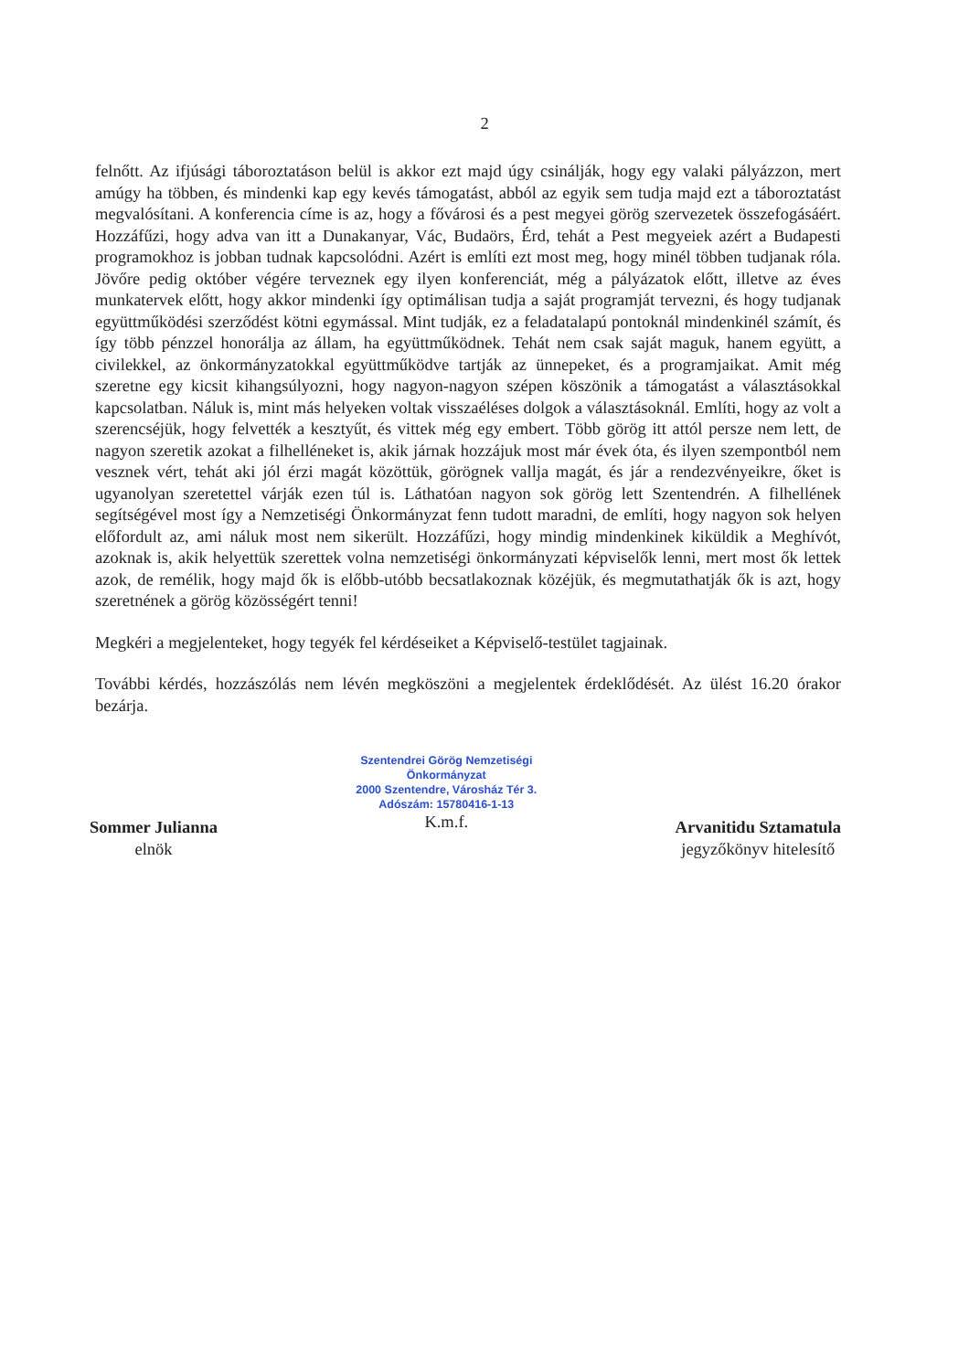2
felnőtt. Az ifjúsági táboroztatáson belül is akkor ezt majd úgy csinálják, hogy egy valaki pályázzon, mert amúgy ha többen, és mindenki kap egy kevés támogatást, abból az egyik sem tudja majd ezt a táboroztatást megvalósítani. A konferencia címe is az, hogy a fővárosi és a pest megyei görög szervezetek összefogásáért. Hozzáfűzi, hogy adva van itt a Dunakanyar, Vác, Budaörs, Érd, tehát a Pest megyeiek azért a Budapesti programokhoz is jobban tudnak kapcsolódni. Azért is említi ezt most meg, hogy minél többen tudjanak róla. Jövőre pedig október végére terveznek egy ilyen konferenciát, még a pályázatok előtt, illetve az éves munkatervek előtt, hogy akkor mindenki így optimálisan tudja a saját programját tervezni, és hogy tudjanak együttműködési szerződést kötni egymással. Mint tudják, ez a feladatalapú pontoknál mindenkinél számít, és így több pénzzel honorálja az állam, ha együttműködnek. Tehát nem csak saját maguk, hanem együtt, a civilekkel, az önkormányzatokkal együttműködve tartják az ünnepeket, és a programjaikat. Amit még szeretne egy kicsit kihangsúlyozni, hogy nagyon-nagyon szépen köszönik a támogatást a választásokkal kapcsolatban. Náluk is, mint más helyeken voltak visszaéléses dolgok a választásoknál. Említi, hogy az volt a szerencséjük, hogy felvették a kesztyűt, és vittek még egy embert. Több görög itt attól persze nem lett, de nagyon szeretik azokat a filhelléneket is, akik járnak hozzájuk most már évek óta, és ilyen szempontból nem vesznek vért, tehát aki jól érzi magát közöttük, görögnek vallja magát, és jár a rendezvényeikre, őket is ugyanolyan szeretettel várják ezen túl is. Láthatóan nagyon sok görög lett Szentendrén. A filhellének segítségével most így a Nemzetiségi Önkormányzat fenn tudott maradni, de említi, hogy nagyon sok helyen előfordult az, ami náluk most nem sikerült. Hozzáfűzi, hogy mindig mindenkinek kiküldik a Meghívót, azoknak is, akik helyettük szerettek volna nemzetiségi önkormányzati képviselők lenni, mert most ők lettek azok, de remélik, hogy majd ők is előbb-utóbb becsatlakoznak közéjük, és megmutathatják ők is azt, hogy szeretnének a görög közösségért tenni!
Megkéri a megjelenteket, hogy tegyék fel kérdéseiket a Képviselő-testület tagjainak.
További kérdés, hozzászólás nem lévén megköszöni a megjelentek érdeklődését. Az ülést 16.20 órakor bezárja.
Sommer Julianna
elnök
Szentendrei Görög Nemzetiségi
Önkormányzat
2000 Szentendre, Városház Tér 3.
Adószám: 15780416-1-13
K.m.f.
Arvanitidu Sztamatula
jegyzőkönyv hitelesítő